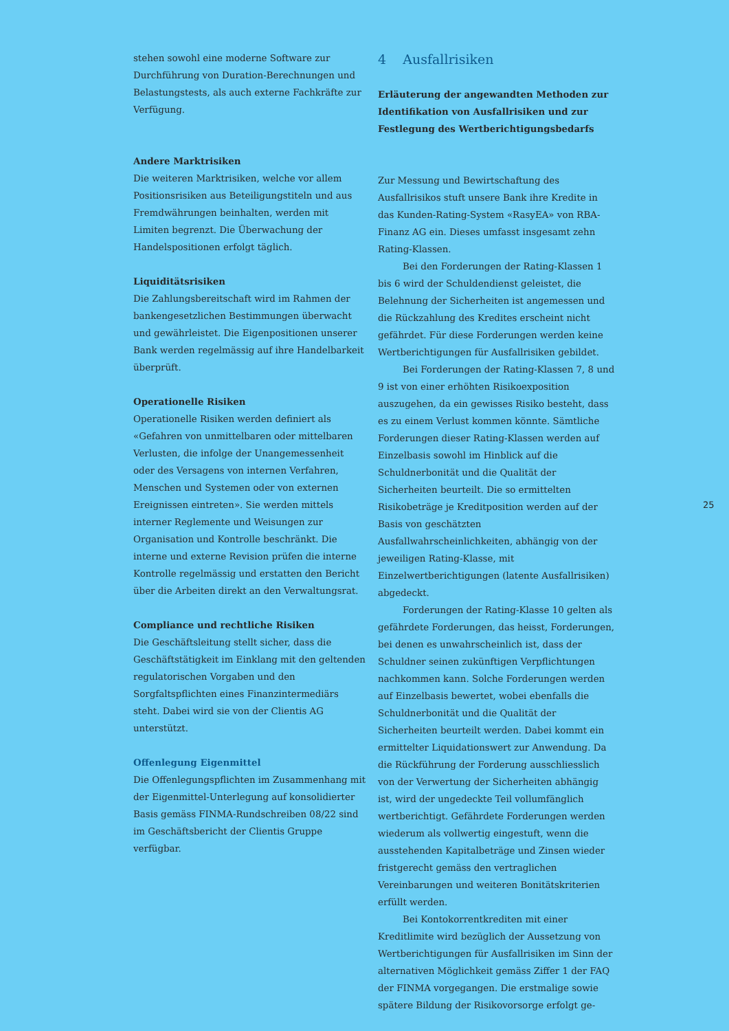stehen sowohl eine moderne Software zur Durchführung von Duration-Berechnungen und Belastungstests, als auch externe Fachkräfte zur Verfügung.
Andere Marktrisiken
Die weiteren Marktrisiken, welche vor allem Positionsrisiken aus Beteiligungstiteln und aus Fremdwährungen beinhalten, werden mit Limiten begrenzt. Die Überwachung der Handelspositionen erfolgt täglich.
Liquiditätsrisiken
Die Zahlungsbereitschaft wird im Rahmen der bankengesetzlichen Bestimmungen überwacht und gewährleistet. Die Eigenpositionen unserer Bank werden regelmässig auf ihre Handelbarkeit überprüft.
Operationelle Risiken
Operationelle Risiken werden definiert als «Gefahren von unmittelbaren oder mittelbaren Verlusten, die infolge der Unangemessenheit oder des Versagens von internen Verfahren, Menschen und Systemen oder von externen Ereignissen eintreten». Sie werden mittels interner Reglemente und Weisungen zur Organisation und Kontrolle beschränkt. Die interne und externe Revision prüfen die interne Kontrolle regelmässig und erstatten den Bericht über die Arbeiten direkt an den Verwaltungsrat.
Compliance und rechtliche Risiken
Die Geschäftsleitung stellt sicher, dass die Geschäftstätigkeit im Einklang mit den geltenden regulatorischen Vorgaben und den Sorgfaltspflichten eines Finanzintermediärs steht. Dabei wird sie von der Clientis AG unterstützt.
Offenlegung Eigenmittel
Die Offenlegungspflichten im Zusammenhang mit der Eigenmittel-Unterlegung auf konsolidierter Basis gemäss FINMA-Rundschreiben 08/22 sind im Geschäftsbericht der Clientis Gruppe verfügbar.
4 Ausfallrisiken
Erläuterung der angewandten Methoden zur Identifikation von Ausfallrisiken und zur Festlegung des Wertberichtigungsbedarfs
Zur Messung und Bewirtschaftung des Ausfallrisikos stuft unsere Bank ihre Kredite in das Kunden-Rating-System «RasyEA» von RBA-Finanz AG ein. Dieses umfasst insgesamt zehn Rating-Klassen.
Bei den Forderungen der Rating-Klassen 1 bis 6 wird der Schuldendienst geleistet, die Belehnung der Sicherheiten ist angemessen und die Rückzahlung des Kredites erscheint nicht gefährdet. Für diese Forderungen werden keine Wertberichtigungen für Ausfallrisiken gebildet.
Bei Forderungen der Rating-Klassen 7, 8 und 9 ist von einer erhöhten Risikoexposition auszugehen, da ein gewisses Risiko besteht, dass es zu einem Verlust kommen könnte. Sämtliche Forderungen dieser Rating-Klassen werden auf Einzelbasis sowohl im Hinblick auf die Schuldnerbonität und die Qualität der Sicherheiten beurteilt. Die so ermittelten Risikobeträge je Kreditposition werden auf der Basis von geschätzten Ausfallwahrscheinlichkeiten, abhängig von der jeweiligen Rating-Klasse, mit Einzelwertberichtigungen (latente Ausfallrisiken) abgedeckt.
Forderungen der Rating-Klasse 10 gelten als gefährdete Forderungen, das heisst, Forderungen, bei denen es unwahrscheinlich ist, dass der Schuldner seinen zukünftigen Verpflichtungen nachkommen kann. Solche Forderungen werden auf Einzelbasis bewertet, wobei ebenfalls die Schuldnerbonität und die Qualität der Sicherheiten beurteilt werden. Dabei kommt ein ermittelter Liquidationswert zur Anwendung. Da die Rückführung der Forderung ausschliesslich von der Verwertung der Sicherheiten abhängig ist, wird der ungedeckte Teil vollumfänglich wertberichtigt. Gefährdete Forderungen werden wiederum als vollwertig eingestuft, wenn die ausstehenden Kapitalbeträge und Zinsen wieder fristgerecht gemäss den vertraglichen Vereinbarungen und weiteren Bonitätskriterien erfüllt werden.
Bei Kontokorrentkrediten mit einer Kreditlimite wird bezüglich der Aussetzung von Wertberichtigungen für Ausfallrisiken im Sinn der alternativen Möglichkeit gemäss Ziffer 1 der FAQ der FINMA vorgegangen. Die erstmalige sowie spätere Bildung der Risikovorsorge erfolgt ge-
25